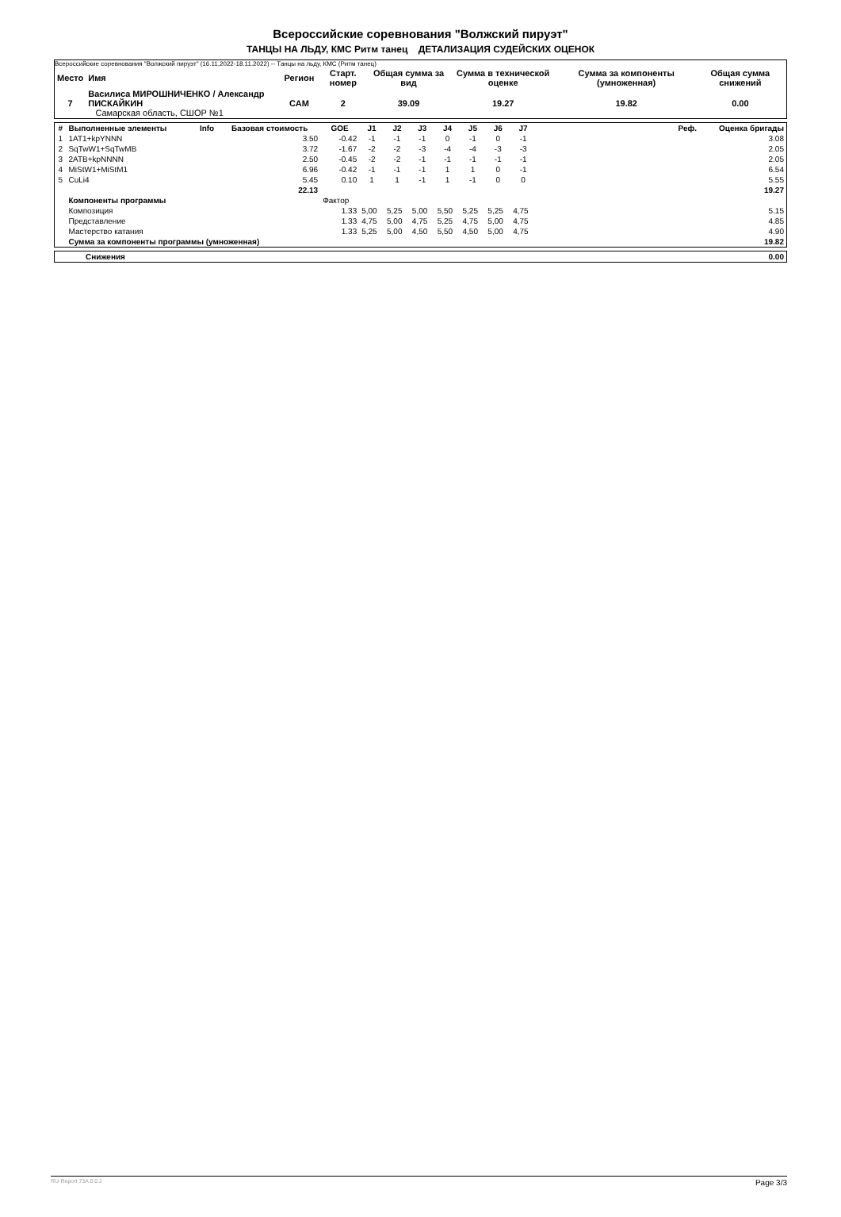Всероссийские соревнования "Волжский пируэт"
ТАНЦЫ НА ЛЬДУ, КМС Ритм танец ДЕТАЛИЗАЦИЯ СУДЕЙСКИХ ОЦЕНОК
Всероссийские соревнования "Волжский пируэт" (16.11.2022-18.11.2022) -- Танцы на льду, КМС (Ритм танец)
| Место | Имя | Регион | Старт. номер | Общая сумма за вид | Сумма в технической оценке | Сумма за компоненты (умноженная) | Общая сумма снижений |
| --- | --- | --- | --- | --- | --- | --- | --- |
| 7 | Василиса МИРОШНИЧЕНКО / Александр ПИСКАЙКИН Самарская область, СШОР №1 | САМ | 2 | 39.09 | 19.27 | 19.82 | 0.00 |
| # | Выполненные элементы | Info | Базовая стоимость | GOE | J1 | J2 | J3 | J4 | J5 | J6 | J7 | Реф. | Оценка бригады |
| --- | --- | --- | --- | --- | --- | --- | --- | --- | --- | --- | --- | --- | --- |
| 1 | 1AT1+kpYNNN | | 3.50 | -0.42 | -1 | -1 | -1 | 0 | -1 | 0 | -1 | | 3.08 |
| 2 | SqTwW1+SqTwMB | | 3.72 | -1.67 | -2 | -2 | -3 | -4 | -4 | -3 | -3 | | 2.05 |
| 3 | 2ATB+kpNNNN | | 2.50 | -0.45 | -2 | -2 | -1 | -1 | -1 | -1 | -1 | | 2.05 |
| 4 | MiStW1+MiStM1 | | 6.96 | -0.42 | -1 | -1 | -1 | 1 | 1 | 0 | -1 | | 6.54 |
| 5 | CuLi4 | | 5.45 | 0.10 | 1 | 1 | -1 | 1 | -1 | 0 | 0 | | 5.55 |
| | | | 22.13 | | | | | | | | | | 19.27 |
| | Компоненты программы | | | Фактор | | | | | | | | | |
| | Композиция | | | 1.33 | 5,00 | 5,25 | 5,00 | 5,50 | 5,25 | 5,25 | 4,75 | | 5.15 |
| | Представление | | | 1.33 | 4,75 | 5,00 | 4,75 | 5,25 | 4,75 | 5,00 | 4,75 | | 4.85 |
| | Мастерство катания | | | 1.33 | 5,25 | 5,00 | 4,50 | 5,50 | 4,50 | 5,00 | 4,75 | | 4.90 |
| | Сумма за компоненты программы (умноженная) | | | | | | | | | | | | 19.82 |
| | Снижения | 0.00 |
RU-Report 73A 0.0.J Page 3/3